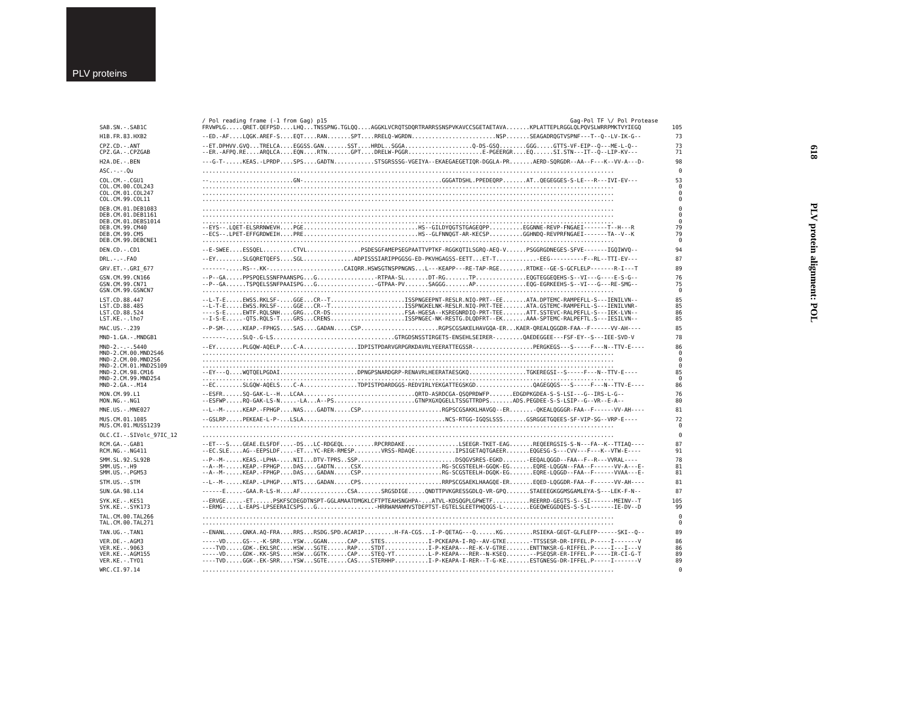PLV proteins
618 PLV protein alignment: POL
| | / Pol reading frame (-1 from Gag) p15 Gag-Pol TF \/ Pol Protease | |
| SAB.SN.-.SAB1C | FRVWPLG.....QRET.QEFPSD....LHQ...TNSSPNG.TGLQQ....AGGKLVCRQTSDQRTRARRSSNSPVKAVCCSGETAETAVA.......KPLATTEPLRGGLQLPQVSLWRRPMKTVYIEGQ | 105 |
| H1B.FR.83.HXB2 | --ED.-AF....LQGK.AREF-S....EQT....RAN.......SPT....RRELQ-WGRDN.........................NSP.......SEAGADRQGTVSPNF---T--Q--LV-IK-G-- | 73 |
| CPZ.CD.-.ANT | --ET.DPHVV.GVQ...TRELCA....EGGSS.GAN.......SST....HRDL..SGGA....................Q-DS-GSQ........GGG.....GTTS-VF-EIP--Q---ME-L-Q-- | 73 |
| CPZ.GA.-.CPZGAB | --ER.-AFPQ.RE....ARQLCA....EQN....RTN.......GPT....DRELW-PGGR......................E-PGEERGR....EQ......SI.STN---IT--Q--LIP-KV--- | 71 |
| H2A.DE.-.BEN | ---G-T-.....KEAS.-LPRDP....SPS....GADTN............STSGRSSSG-VGEIYA--EKAEGAEGETIQR-DGGLA-PR.......AERD-SQRGDR--AA--F---K--VV-A---D- | 98 |
| ASC.-.-.Qu | .......................................................................................................................... | 0 |
| COL.CM.-.CGU1 | --.........................GN-.........................................GGGATDSHL.PPEDEQRP.......AT..QEGEGGES-S-LE---R---IVI-EV--- | 53 |
| COL.CM.00.COL243 | .......................................................................................................................... | 0 |
| COL.CM.01.COL247 | .......................................................................................................................... | 0 |
| COL.CM.99.COL11 | .......................................................................................................................... | 0 |
| DEB.CM.01.DEB1083 | .......................................................................................................................... | 0 |
| DEB.CM.01.DEB1161 | .......................................................................................................................... | 0 |
| DEB.CM.01.DEBS1014 | .......................................................................................................................... | 0 |
| DEB.CM.99.CM40 | --EYS--.LQET-ELSRRNWEVH....PGE..................................HS--GILDYQGTSTGAGEQPP..........EGGNNE-REVP-FNGAEI-------T--H---R | 79 |
| DEB.CM.99.CM5 | --ECS--.LPET-EFFGRDWEIH....PRE..................................HS--GLFNNQGT-AR-KECSP..........GGHNDQ-REVPRFNGAEI-------TA--V--K | 79 |
| DEB.CM.99.DEBCNE1 | .......................................................................................................................... | 0 |
| DEN.CD.-.CD1 | --E-SWEE....ESSQEL.........CTVL................PSDESGFAMEPSEGPAATTVPTKF-RGGKQTILSGRQ-AEQ-V......PSGGRGDNEGES-SFVE-------IGQIWVQ-- | 94 |
| DRL.-.-.FAO | --EY........SLGQRETQEFS....SGL...............ADPISSSIARIPPGGSG-ED-PKVHGAGSS-EETT...ET-T............-EEG----------F--RL--TTI-EV--- | 87 |
| GRV.ET.-.GRI_677 | -------.....RS--.KK-......................CAIQRR.HSWSGTNSPPNGNS...L---KEAPP---RE-TAP-RGE........RTDKE--GE-S-GCFLELP-------R-I---T | 89 |
| GSN.CM.99.CN166 | --P--GA.....PPSPQELSSNFPAANSPG...G.................-RTPAA-SL.......DT-RG.......TP...............EQGTEGGEQEHS-S--VI---G----E-S-G-- | 76 |
| GSN.CM.99.CN71 | --P--GA......TSPQELSSNFPAAISPG...G.................-GTPAA-PV.......SAGGG.......AP...............EQG-EGRKEEHS-S--VI---G---RE-SMG-- | 75 |
| GSN.CM.99.GSNCN7 | .......................................................................................................................... | 0 |
| LST.CD.88.447 | --L-T-E.....EWSS.RKLSF-....GGE...CR--T......................ISSPNGEEPNT-RESLR.NIQ-PRT--EE.......ATA.DPTEMC-RAMPEFLL-S---IENILVN-- | 85 |
| LST.CD.88.485 | --L-T-E.....EWSS.RKLSF-....GGE...CR--T......................ISSPNGKELNK-RESLR.NIQ-PRT-TEE.......ATA.GSTEMC-RAMPEFLL-S---IENILVNR- | 85 |
| LST.CD.88.524 | ----S-E.....EWTF.RQLSNH....GRG...CR-DS......................FSA-HGESA--KSREGNRDIQ-PRT-TEE.......ATT.SSTEVC-RALPEFLL-S---IEK-LVN-- | 86 |
| LST.KE.-.lho7 | --I-S-E.....-QTS.RQLS-T....GRS...CRENS......................ISSPNGEC-NK-RESTG.DLQDFRT--EK.......AAA-SPTEMC-RALPEFTL.S---IESILVN-- | 85 |
| MAC.US.-.239 | --P-SM-.....KEAP.-FPHGS....SAS....GADAN.....CSP.......................RGPSCGSAKELHAVGQA-ER...KAER-QREALQGGDR-FAA--F------VV-AH---- | 85 |
| MND-1.GA.-.MNDGB1 | -------.....SLQ-.G-LS....................................GTRGDSNSSTIRGETS-ENSEHLSEIRER-........QAEDEGGEE---FSF-EY--S---IEE-SVD-V | 78 |
| MND-2.-.-.5440 | --EY........PLGQW-AQELP....C-A................IDPISTPDARVGRPGRKDAVRLYEERATTEGSSR-.................PERGKEGS---S-----F---N--TTV-E---- | 86 |
| MND-2.CM.00.MND2S46 | .......................................................................................................................... | 0 |
| MND-2.CM.00.MND2S6 | .......................................................................................................................... | 0 |
| MND-2.CM.01.MND2S109 | .......................................................................................................................... | 0 |
| MND-2.CM.98.CM16 | --EY---Q....WQTQELPGDAI.......................DPNGPSNARDGRP-RENAVRLHEERATAESGKQ.................TGKEREGSI--S-----F---N--TTV-E---- | 85 |
| MND-2.CM.99.MND254 | .......................................................................................................................... | 0 |
| MND-2.GA.-.M14 | --EC........SLGQW-AQELS....C-A................TDPISTPDARDGGS-REDVIRLYEKGATTEGSKGD.................QAGEGQGS---S-----F---N--TTV-E---- | 86 |
| MON.CM.99.L1 | --ESFR......SQ-GAK-L--H...LCAA.................................QRTD-ASRDCGA-QSQPRDWFP.......EDGDPKGDEA-S-S-LSI---G--IRS-L-G-- | 76 |
| MON.NG.-.NG1 | --ESFWP.....RQ-GAK-LS-N.....-LA...A--PS........................GTNPXGXQGELLTSSGTTRDPS.......ADS.PEGDEE-S-S-LSIP--G--VR--E-A-- | 80 |
| MNE.US.-.MNE027 | --L--M-.....KEAP.-FPHGP....NAS....GADTN.....CSP........................RGPSCGSAKKLHAVGQ--ER.......-QKEALQGGGR-FAA--F------VV-AH---- | 81 |
| MUS.CM.01.1085 | --GSLRP.....PEKEAE-L-P-...LSLA..........................................NCS-RTGG-IGQSLSSS.......GSRGGETGQEES-SF-VIP-SG--VRP-E---- | 72 |
| MUS.CM.01.MUSS1239 | .......................................................................................................................... | 0 |
| OLC.CI.-.SIVolc_97IC_12 | .......................................................................................................................... | 0 |
| RCM.GA.-.GAB1 | --ET---S....GEAE.ELSFDF....-DS...LC-RDGEQL.........RPCRRDAKE................LSEEGR-TKET-EAG.......REQEERGSIS-S-N---FA--K--TTIAQ---- | 87 |
| RCM.NG.-.NG411 | --EC.SLE....AG--EEPSLDF....-ET...YC-RER-RMESP........VRSS-RDAQE............IPSIGETAQTGAEER.......EQGESG-S---CVV---F---K--VTW-E---- | 91 |
| SMM.SL.92.SL92B | --P--M-.....KEAS.-LPHA-....NII...DTV-TPRS..SSP.............................DSQGVSRES-EGKD.......-EEQALQGGD--FAA--F--R---VVRAL---- | 78 |
| SMM.US.-.H9 | --A--M-.....KEAP.-FPHGP....DAS....GADTN.....CSX........................RG-SCGSTEELH-GGQK-EG.......EQRE-LQGGN--FAA--F------VV-A---E- | 81 |
| SMM.US.-.PGM53 | --A--M-.....KEAP.-FPHGP....DAS....GADAN.....CSP........................RG-SCGSTEELH-DGQK-EG.......EQRE-LQGGD--FAA--F------VVAA---E- | 81 |
| STM.US.-.STM | --L--M-.....KEAP.-LPHGP....NTS....GADAN.....CPS........................RRPSCGSAEKLHAAGQE-ER.......EQED-LQGGDR-FAA--F------VV-AH---- | 81 |
| SUN.GA.98.L14 | ------E.....-GAA.R-LS-H....AF..............CSA.......SRGSDIGE.....QNDTTPVKGRESSGDLQ-VR-GPQ.......STAEEEGKGGMSGAMLEYA-S---LEK-F-N-- | 87 |
| SYK.KE.-.KE51 | --ERVGE.....-ET......PSKFSCDEGDTNSPT-GGLAMAATDMGKLCFTPTEAHSNGHPA-...ATVL-KDSQGPLGPWETF...........REERRD-GEGTS-S--SI-------MEINV--T | 105 |
| SYK.KE.-.SYK173 | --ERMG-....L-EAPS-LPSEERAICSPS...G.................-HRRWAMAHMVSTDEPTST-EGTELSLEETPHQQGS-L-.......EGEQWEGGDQES-S-S-L-------IE-DV--D | 99 |
| TAL.CM.00.TAL266 | .......................................................................................................................... | 0 |
| TAL.CM.00.TAL271 | .......................................................................................................................... | 0 |
| TAN.UG.-.TAN1 | --ENANL.....GNKA.AQ-FRA....RRS...RSDG.SPD.ACARIP.........H-FA-CGS...I-P-QETAG---Q......KG.........RSIEKA-GEGT-GLFLEFP------SKI--Q-- | 89 |
| VER.DE.-.AGM3 | -----VD.....GS--.-K-SRR....YSW...GGAN......CAP....STES.............I-PCKEAPA-I-RQ--AV-GTKE.......-TTSSESR-DR-IFFEL.P-----I-------V | 86 |
| VER.KE.-.9063 | ----TVD.....GDK-.EKLSRC....HSW...SGTE......RAP....STDT.............I-P-KEAPA---RE-K-V-GTRE.......ENTTNKSR-G-RIFFEL.P-----I---I---V | 86 |
| VER.KE.-.AGM155 | -----VD.....GDK-.KK-SRS....HSW...GGTK......CAP....STEQ-YT..........L-P-KEAPA---RER--N-KSEQ.......--PSEQSR-ER-IFFEL.P-----IR-CI-G-T | 89 |
| VER.KE.-.TYO1 | ----TVD.....GGK-.EK-SRR....YSW...SGTE......CAS....STERHHP..........I-P-KEAPA-I-RER--T-G-KE.......ESTGNESG-DR-IFFEL.P-----I-------V | 89 |
| WRC.CI.97.14 | .......................................................................................................................... | 0 |